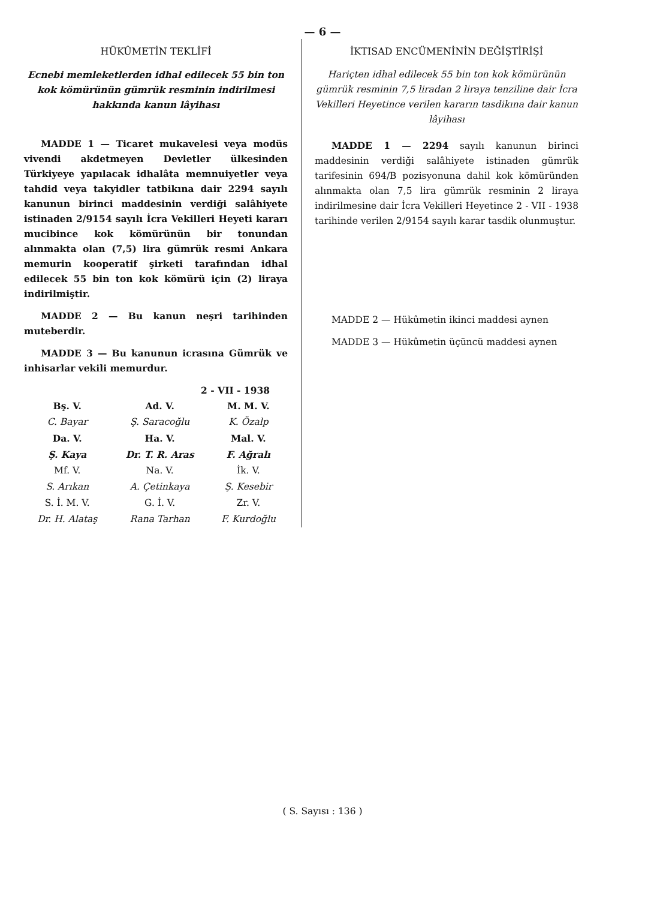— 6 —
HÜKÛMETİN TEKLİFİ
Ecnebi memleketlerden idhal edilecek 55 bin ton kok kömürünün gümrük resminin indirilmesi hakkında kanun lâyihası
MADDE 1 — Ticaret mukavelesi veya modüs vivendi akdetmeyen Devletler ülkesinden Türkiyeye yapılacak idhalâta memnuiyetler veya tahdid veya takyidler tatbikına dair 2294 sayılı kanunun birinci maddesinin verdiği salâhiyete istinaden 2/9154 sayılı İcra Vekilleri Heyeti kararı mucibince kok kömürünün bir tonundan alınmakta olan (7,5) lira gümrük resmi Ankara memurin kooperatif şirketi tarafından idhal edilecek 55 bin ton kok kömürü için (2) liraya indirilmiştir.
MADDE 2 — Bu kanun neşri tarihinden muteberdir.
MADDE 3 — Bu kanunun icrasına Gümrük ve inhisarlar vekili memurdur.
2 - VII - 1938
| Bş. V. | Ad. V. | M. M. V. |
| C. Bayar | Ş. Saracoğlu | K. Özalp |
| Da. V. | Ha. V. | Mal. V. |
| Ş. Kaya | Dr. T. R. Aras | F. Ağralı |
| Mf. V. | Na. V. | İk. V. |
| S. Arıkan | A. Çetinkaya | Ş. Kesebir |
| S. İ. M. V. | G. İ. V. | Zr. V. |
| Dr. H. Alataş | Rana Tarhan | F. Kurdoğlu |
İKTISAD ENCÜMENİNİN DEĞİŞTİRİŞİ
Hariçten idhal edilecek 55 bin ton kok kömürünün gümrük resminin 7,5 liradan 2 liraya tenziline dair İcra Vekilleri Heyetince verilen kararın tasdikına dair kanun lâyihası
MADDE 1 — 2294 sayılı kanunun birinci maddesinin verdiği salâhiyete istinaden gümrük tarifesinin 694/B pozisyonuna dahil kok kömüründen alınmakta olan 7,5 lira gümrük resminin 2 liraya indirilmesine dair İcra Vekilleri Heyetince 2 - VII - 1938 tarihinde verilen 2/9154 sayılı karar tasdik olunmuştur.
MADDE 2 — Hükûmetin ikinci maddesi aynen
MADDE 3 — Hükûmetin üçüncü maddesi aynen
( S. Sayısı : 136 )